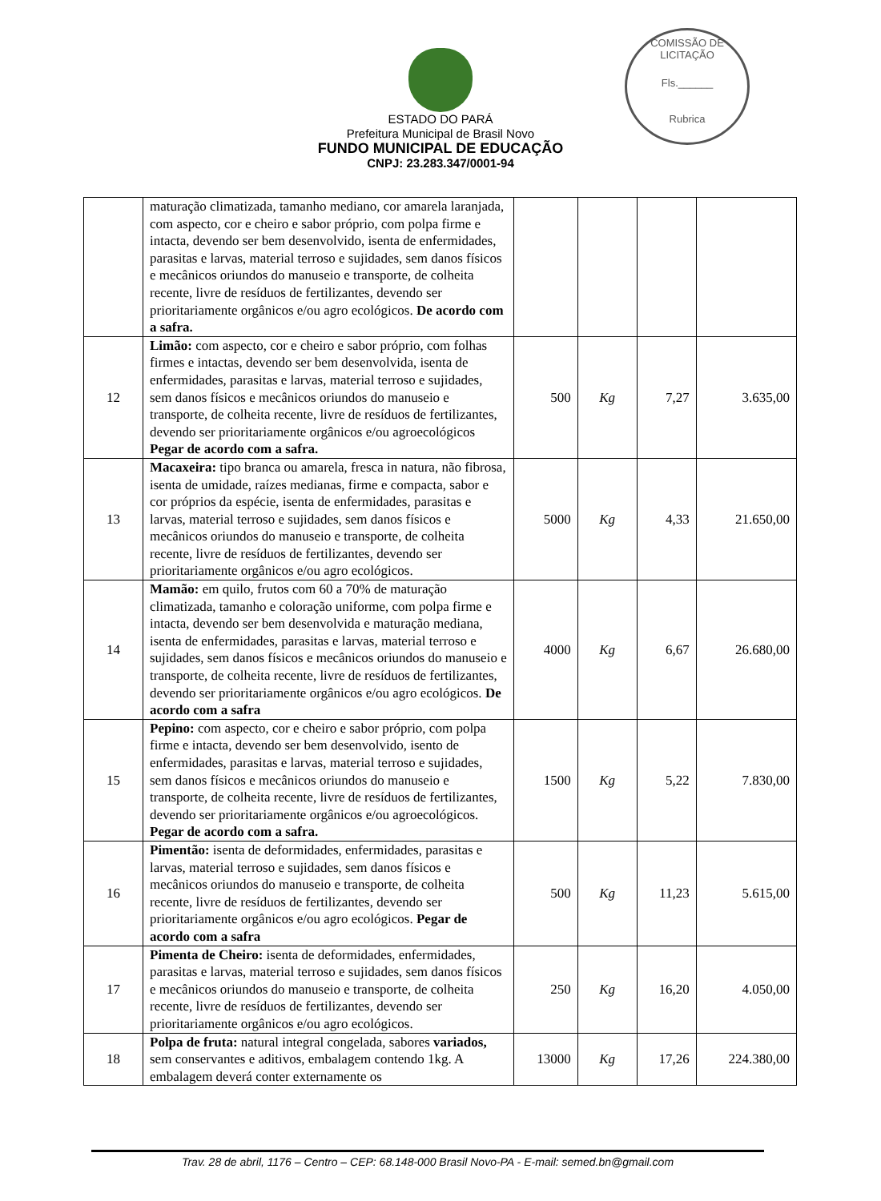COMISSÃO DE LICITAÇÃO
Fls.______
Rubrica
ESTADO DO PARÁ
Prefeitura Municipal de Brasil Novo
FUNDO MUNICIPAL DE EDUCAÇÃO
CNPJ: 23.283.347/0001-94
| | maturação climatizada, tamanho mediano, cor amarela laranjada, com aspecto, cor e cheiro e sabor próprio, com polpa firme e intacta, devendo ser bem desenvolvido, isenta de enfermidades, parasitas e larvas, material terroso e sujidades, sem danos físicos e mecânicos oriundos do manuseio e transporte, de colheita recente, livre de resíduos de fertilizantes, devendo ser prioritariamente orgânicos e/ou agro ecológicos. De acordo com a safra. | | | | |
| 12 | Limão: com aspecto, cor e cheiro e sabor próprio, com folhas firmes e intactas, devendo ser bem desenvolvida, isenta de enfermidades, parasitas e larvas, material terroso e sujidades, sem danos físicos e mecânicos oriundos do manuseio e transporte, de colheita recente, livre de resíduos de fertilizantes, devendo ser prioritariamente orgânicos e/ou agroecológicos Pegar de acordo com a safra. | 500 | Kg | 7,27 | 3.635,00 |
| 13 | Macaxeira: tipo branca ou amarela, fresca in natura, não fibrosa, isenta de umidade, raízes medianas, firme e compacta, sabor e cor próprios da espécie, isenta de enfermidades, parasitas e larvas, material terroso e sujidades, sem danos físicos e mecânicos oriundos do manuseio e transporte, de colheita recente, livre de resíduos de fertilizantes, devendo ser prioritariamente orgânicos e/ou agro ecológicos. | 5000 | Kg | 4,33 | 21.650,00 |
| 14 | Mamão: em quilo, frutos com 60 a 70% de maturação climatizada, tamanho e coloração uniforme, com polpa firme e intacta, devendo ser bem desenvolvida e maturação mediana, isenta de enfermidades, parasitas e larvas, material terroso e sujidades, sem danos físicos e mecânicos oriundos do manuseio e transporte, de colheita recente, livre de resíduos de fertilizantes, devendo ser prioritariamente orgânicos e/ou agro ecológicos. De acordo com a safra | 4000 | Kg | 6,67 | 26.680,00 |
| 15 | Pepino: com aspecto, cor e cheiro e sabor próprio, com polpa firme e intacta, devendo ser bem desenvolvido, isento de enfermidades, parasitas e larvas, material terroso e sujidades, sem danos físicos e mecânicos oriundos do manuseio e transporte, de colheita recente, livre de resíduos de fertilizantes, devendo ser prioritariamente orgânicos e/ou agroecológicos. Pegar de acordo com a safra. | 1500 | Kg | 5,22 | 7.830,00 |
| 16 | Pimentão: isenta de deformidades, enfermidades, parasitas e larvas, material terroso e sujidades, sem danos físicos e mecânicos oriundos do manuseio e transporte, de colheita recente, livre de resíduos de fertilizantes, devendo ser prioritariamente orgânicos e/ou agro ecológicos. Pegar de acordo com a safra | 500 | Kg | 11,23 | 5.615,00 |
| 17 | Pimenta de Cheiro: isenta de deformidades, enfermidades, parasitas e larvas, material terroso e sujidades, sem danos físicos e mecânicos oriundos do manuseio e transporte, de colheita recente, livre de resíduos de fertilizantes, devendo ser prioritariamente orgânicos e/ou agro ecológicos. | 250 | Kg | 16,20 | 4.050,00 |
| 18 | Polpa de fruta: natural integral congelada, sabores variados, sem conservantes e aditivos, embalagem contendo 1kg. A embalagem deverá conter externamente os | 13000 | Kg | 17,26 | 224.380,00 |
Trav. 28 de abril, 1176 – Centro – CEP: 68.148-000 Brasil Novo-PA - E-mail: semed.bn@gmail.com